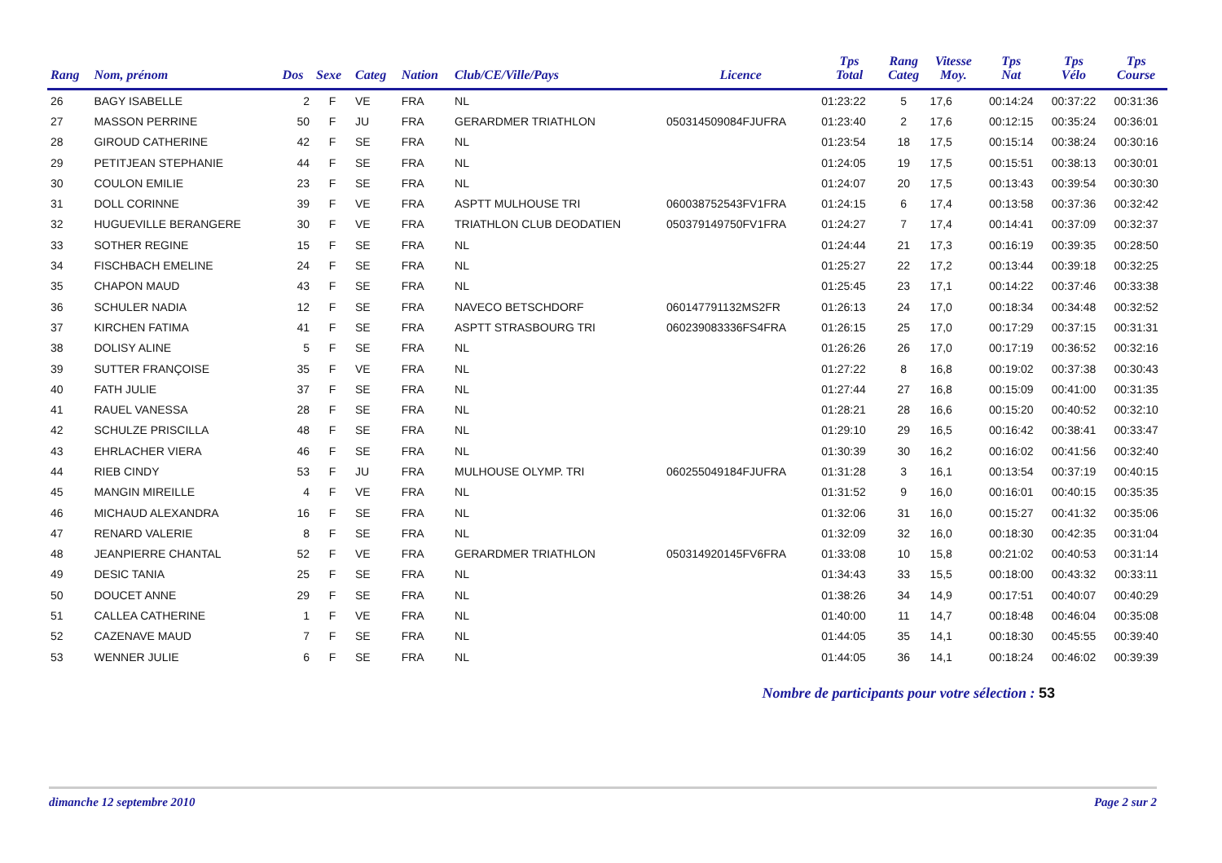| Rang | Nom, prénom | Dos | Sexe | Categ | Nation | Club/CE/Ville/Pays | Licence | Tps Total | Rang Categ | Vitesse Moy. | Tps Nat | Tps Vélo | Tps Course |
| --- | --- | --- | --- | --- | --- | --- | --- | --- | --- | --- | --- | --- | --- |
| 26 | BAGY ISABELLE | 2 | F | VE | FRA | NL | | 01:23:22 | 5 | 17,6 | 00:14:24 | 00:37:22 | 00:31:36 |
| 27 | MASSON PERRINE | 50 | F | JU | FRA | GERARDMER TRIATHLON | 050314509084FJUFRA | 01:23:40 | 2 | 17,6 | 00:12:15 | 00:35:24 | 00:36:01 |
| 28 | GIROUD CATHERINE | 42 | F | SE | FRA | NL | | 01:23:54 | 18 | 17,5 | 00:15:14 | 00:38:24 | 00:30:16 |
| 29 | PETITJEAN STEPHANIE | 44 | F | SE | FRA | NL | | 01:24:05 | 19 | 17,5 | 00:15:51 | 00:38:13 | 00:30:01 |
| 30 | COULON EMILIE | 23 | F | SE | FRA | NL | | 01:24:07 | 20 | 17,5 | 00:13:43 | 00:39:54 | 00:30:30 |
| 31 | DOLL CORINNE | 39 | F | VE | FRA | ASPTT MULHOUSE TRI | 060038752543FV1FRA | 01:24:15 | 6 | 17,4 | 00:13:58 | 00:37:36 | 00:32:42 |
| 32 | HUGUEVILLE BERANGERE | 30 | F | VE | FRA | TRIATHLON CLUB DEODATIEN | 050379149750FV1FRA | 01:24:27 | 7 | 17,4 | 00:14:41 | 00:37:09 | 00:32:37 |
| 33 | SOTHER REGINE | 15 | F | SE | FRA | NL | | 01:24:44 | 21 | 17,3 | 00:16:19 | 00:39:35 | 00:28:50 |
| 34 | FISCHBACH EMELINE | 24 | F | SE | FRA | NL | | 01:25:27 | 22 | 17,2 | 00:13:44 | 00:39:18 | 00:32:25 |
| 35 | CHAPON MAUD | 43 | F | SE | FRA | NL | | 01:25:45 | 23 | 17,1 | 00:14:22 | 00:37:46 | 00:33:38 |
| 36 | SCHULER NADIA | 12 | F | SE | FRA | NAVECO BETSCHDORF | 060147791132MS2FR | 01:26:13 | 24 | 17,0 | 00:18:34 | 00:34:48 | 00:32:52 |
| 37 | KIRCHEN FATIMA | 41 | F | SE | FRA | ASPTT STRASBOURG TRI | 060239083336FS4FRA | 01:26:15 | 25 | 17,0 | 00:17:29 | 00:37:15 | 00:31:31 |
| 38 | DOLISY ALINE | 5 | F | SE | FRA | NL | | 01:26:26 | 26 | 17,0 | 00:17:19 | 00:36:52 | 00:32:16 |
| 39 | SUTTER FRANÇOISE | 35 | F | VE | FRA | NL | | 01:27:22 | 8 | 16,8 | 00:19:02 | 00:37:38 | 00:30:43 |
| 40 | FATH JULIE | 37 | F | SE | FRA | NL | | 01:27:44 | 27 | 16,8 | 00:15:09 | 00:41:00 | 00:31:35 |
| 41 | RAUEL VANESSA | 28 | F | SE | FRA | NL | | 01:28:21 | 28 | 16,6 | 00:15:20 | 00:40:52 | 00:32:10 |
| 42 | SCHULZE PRISCILLA | 48 | F | SE | FRA | NL | | 01:29:10 | 29 | 16,5 | 00:16:42 | 00:38:41 | 00:33:47 |
| 43 | EHRLACHER VIERA | 46 | F | SE | FRA | NL | | 01:30:39 | 30 | 16,2 | 00:16:02 | 00:41:56 | 00:32:40 |
| 44 | RIEB CINDY | 53 | F | JU | FRA | MULHOUSE OLYMP. TRI | 060255049184FJUFRA | 01:31:28 | 3 | 16,1 | 00:13:54 | 00:37:19 | 00:40:15 |
| 45 | MANGIN MIREILLE | 4 | F | VE | FRA | NL | | 01:31:52 | 9 | 16,0 | 00:16:01 | 00:40:15 | 00:35:35 |
| 46 | MICHAUD ALEXANDRA | 16 | F | SE | FRA | NL | | 01:32:06 | 31 | 16,0 | 00:15:27 | 00:41:32 | 00:35:06 |
| 47 | RENARD VALERIE | 8 | F | SE | FRA | NL | | 01:32:09 | 32 | 16,0 | 00:18:30 | 00:42:35 | 00:31:04 |
| 48 | JEANPIERRE CHANTAL | 52 | F | VE | FRA | GERARDMER TRIATHLON | 050314920145FV6FRA | 01:33:08 | 10 | 15,8 | 00:21:02 | 00:40:53 | 00:31:14 |
| 49 | DESIC TANIA | 25 | F | SE | FRA | NL | | 01:34:43 | 33 | 15,5 | 00:18:00 | 00:43:32 | 00:33:11 |
| 50 | DOUCET ANNE | 29 | F | SE | FRA | NL | | 01:38:26 | 34 | 14,9 | 00:17:51 | 00:40:07 | 00:40:29 |
| 51 | CALLEA CATHERINE | 1 | F | VE | FRA | NL | | 01:40:00 | 11 | 14,7 | 00:18:48 | 00:46:04 | 00:35:08 |
| 52 | CAZENAVE MAUD | 7 | F | SE | FRA | NL | | 01:44:05 | 35 | 14,1 | 00:18:30 | 00:45:55 | 00:39:40 |
| 53 | WENNER JULIE | 6 | F | SE | FRA | NL | | 01:44:05 | 36 | 14,1 | 00:18:24 | 00:46:02 | 00:39:39 |
Nombre de participants pour votre sélection : 53
dimanche 12 septembre 2010 Page 2 sur 2